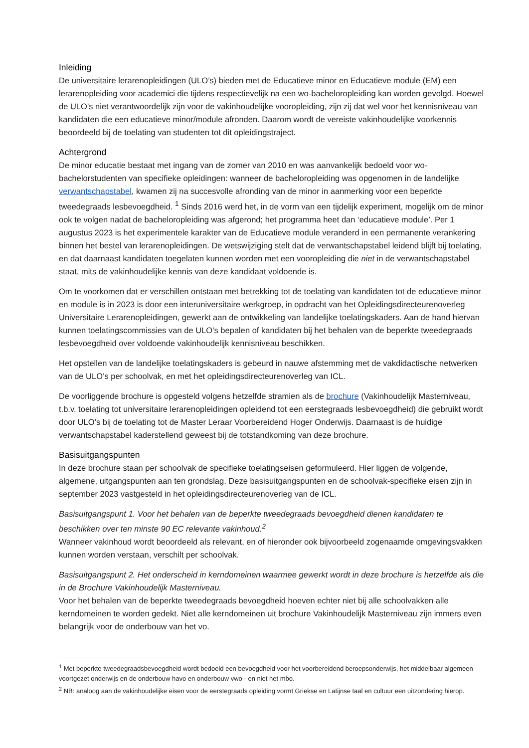Inleiding
De universitaire lerarenopleidingen (ULO’s) bieden met de Educatieve minor en Educatieve module (EM) een lerarenopleiding voor academici die tijdens respectievelijk na een wo-bacheloropleiding kan worden gevolgd. Hoewel de ULO’s niet verantwoordelijk zijn voor de vakinhoudelijke vooropleiding, zijn zij dat wel voor het kennisniveau van kandidaten die een educatieve minor/module afronden. Daarom wordt de vereiste vakinhoudelijke voorkennis beoordeeld bij de toelating van studenten tot dit opleidingstraject.
Achtergrond
De minor educatie bestaat met ingang van de zomer van 2010 en was aanvankelijk bedoeld voor wo-bachelorstudenten van specifieke opleidingen: wanneer de bacheloropleiding was opgenomen in de landelijke verwantschapstabel, kwamen zij na succesvolle afronding van de minor in aanmerking voor een beperkte tweedegraads lesbevoegdheid. <sup>1</sup> Sinds 2016 werd het, in de vorm van een tijdelijk experiment, mogelijk om de minor ook te volgen nadat de bacheloropleiding was afgerond; het programma heet dan ‘educatieve module’. Per 1 augustus 2023 is het experimentele karakter van de Educatieve module veranderd in een permanente verankering binnen het bestel van lerarenopleidingen. De wetswijziging stelt dat de verwantschapstabel leidend blijft bij toelating, en dat daarnaast kandidaten toegelaten kunnen worden met een vooropleiding die niet in de verwantschapstabel staat, mits de vakinhoudelijke kennis van deze kandidaat voldoende is.
Om te voorkomen dat er verschillen ontstaan met betrekking tot de toelating van kandidaten tot de educatieve minor en module is in 2023 is door een interuniversitaire werkgroep, in opdracht van het Opleidingsdirecteurenoverleg Universitaire Lerarenopleidingen, gewerkt aan de ontwikkeling van landelijke toelatingskaders. Aan de hand hiervan kunnen toelatingscommissies van de ULO’s bepalen of kandidaten bij het behalen van de beperkte tweedegraads lesbevoegdheid over voldoende vakinhoudelijk kennisniveau beschikken.
Het opstellen van de landelijke toelatingskaders is gebeurd in nauwe afstemming met de vakdidactische netwerken van de ULO’s per schoolvak, en met het opleidingsdirecteurenoverleg van ICL.
De voorliggende brochure is opgesteld volgens hetzelfde stramien als de brochure (Vakinhoudelijk Masterniveau, t.b.v. toelating tot universitaire lerarenopleidingen opleidend tot een eerstegraads lesbevoegdheid) die gebruikt wordt door ULO’s bij de toelating tot de Master Leraar Voorbereidend Hoger Onderwijs. Daarnaast is de huidige verwantschapstabel kaderstellend geweest bij de totstandkoming van deze brochure.
Basisuitgangspunten
In deze brochure staan per schoolvak de specifieke toelatingseisen geformuleerd. Hier liggen de volgende, algemene, uitgangspunten aan ten grondslag. Deze basisuitgangspunten en de schoolvak-specifieke eisen zijn in september 2023 vastgesteld in het opleidingsdirecteurenoverleg van de ICL.
Basisuitgangspunt 1. Voor het behalen van de beperkte tweedegraads bevoegdheid dienen kandidaten te beschikken over ten minste 90 EC relevante vakinhoud.<sup>2</sup>
Wanneer vakinhoud wordt beoordeeld als relevant, en of hieronder ook bijvoorbeeld zogenaamde omgevingsvakken kunnen worden verstaan, verschilt per schoolvak.
Basisuitgangspunt 2. Het onderscheid in kerndomeinen waarmee gewerkt wordt in deze brochure is hetzelfde als die in de Brochure Vakinhoudelijk Masterniveau.
Voor het behalen van de beperkte tweedegraads bevoegdheid hoeven echter niet bij alle schoolvakken alle kerndomeinen te worden gedekt. Niet alle kerndomeinen uit brochure Vakinhoudelijk Masterniveau zijn immers even belangrijk voor de onderbouw van het vo.
<sup>1</sup> Met beperkte tweedegraadsbevoegdheid wordt bedoeld een bevoegdheid voor het voorbereidend beroepsonderwijs, het middelbaar algemeen voortgezet onderwijs en de onderbouw havo en onderbouw vwo - en niet het mbo.
<sup>2</sup> NB: analoog aan de vakinhoudelijke eisen voor de eerstegraads opleiding vormt Griekse en Latijnse taal en cultuur een uitzondering hierop.